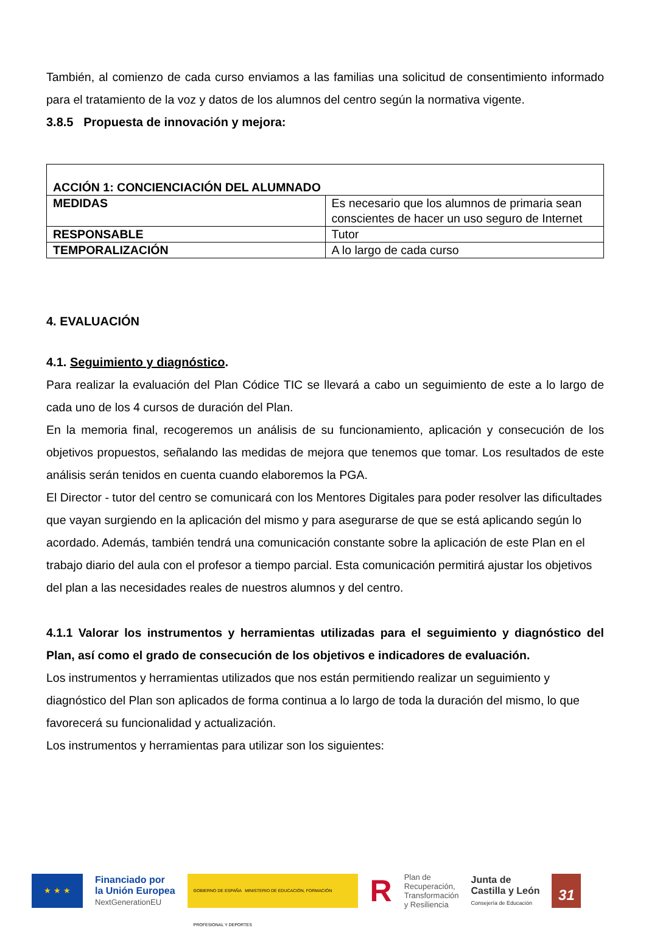También, al comienzo de cada curso enviamos a las familias una solicitud de consentimiento informado para el tratamiento de la voz y datos de los alumnos del centro según la normativa vigente.
3.8.5 Propuesta de innovación y mejora:
| ACCIÓN 1: CONCIENCIACIÓN DEL ALUMNADO | |
| MEDIDAS | Es necesario que los alumnos de primaria sean conscientes de hacer un uso seguro de Internet |
| RESPONSABLE | Tutor |
| TEMPORALIZACIÓN | A lo largo de cada curso |
4. EVALUACIÓN
4.1. Seguimiento y diagnóstico.
Para realizar la evaluación del Plan Códice TIC se llevará a cabo un seguimiento de este a lo largo de cada uno de los 4 cursos de duración del Plan.
En la memoria final, recogeremos un análisis de su funcionamiento, aplicación y consecución de los objetivos propuestos, señalando las medidas de mejora que tenemos que tomar. Los resultados de este análisis serán tenidos en cuenta cuando elaboremos la PGA.
El Director - tutor del centro se comunicará con los Mentores Digitales para poder resolver las dificultades que vayan surgiendo en la aplicación del mismo y para asegurarse de que se está aplicando según lo acordado. Además, también tendrá una comunicación constante sobre la aplicación de este Plan en el trabajo diario del aula con el profesor a tiempo parcial. Esta comunicación permitirá ajustar los objetivos del plan a las necesidades reales de nuestros alumnos y del centro.
4.1.1 Valorar los instrumentos y herramientas utilizadas para el seguimiento y diagnóstico del Plan, así como el grado de consecución de los objetivos e indicadores de evaluación.
Los instrumentos y herramientas utilizados que nos están permitiendo realizar un seguimiento y diagnóstico del Plan son aplicados de forma continua a lo largo de toda la duración del mismo, lo que favorecerá su funcionalidad y actualización.
Los instrumentos y herramientas para utilizar son los siguientes:
★ ★ ★
Financiado por
la Unión Europea
NextGenerationEU
GOBIERNO DE ESPAÑA MINISTERIO DE EDUCACIÓN, FORMACIÓN PROFESIONAL Y DEPORTES
R
Plan de
Recuperación,
Transformación
y Resiliencia
Junta de
Castilla y León
Consejería de Educación
31